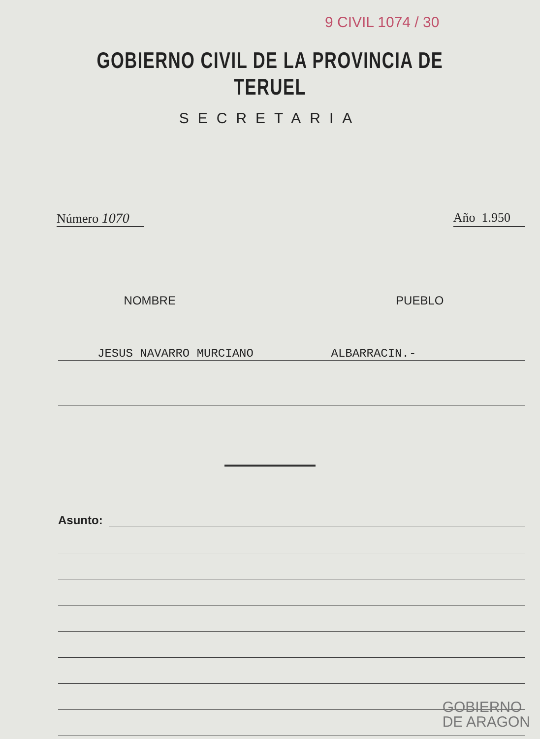9 CIVIL 1074 / 30
GOBIERNO CIVIL DE LA PROVINCIA DE TERUEL
SECRETARIA
Número 1070 Año 1.950
NOMBRE PUEBLO
JESUS NAVARRO MURCIANO ALBARRACIN.-
Asunto:
GOBIERNO
DE ARAGON